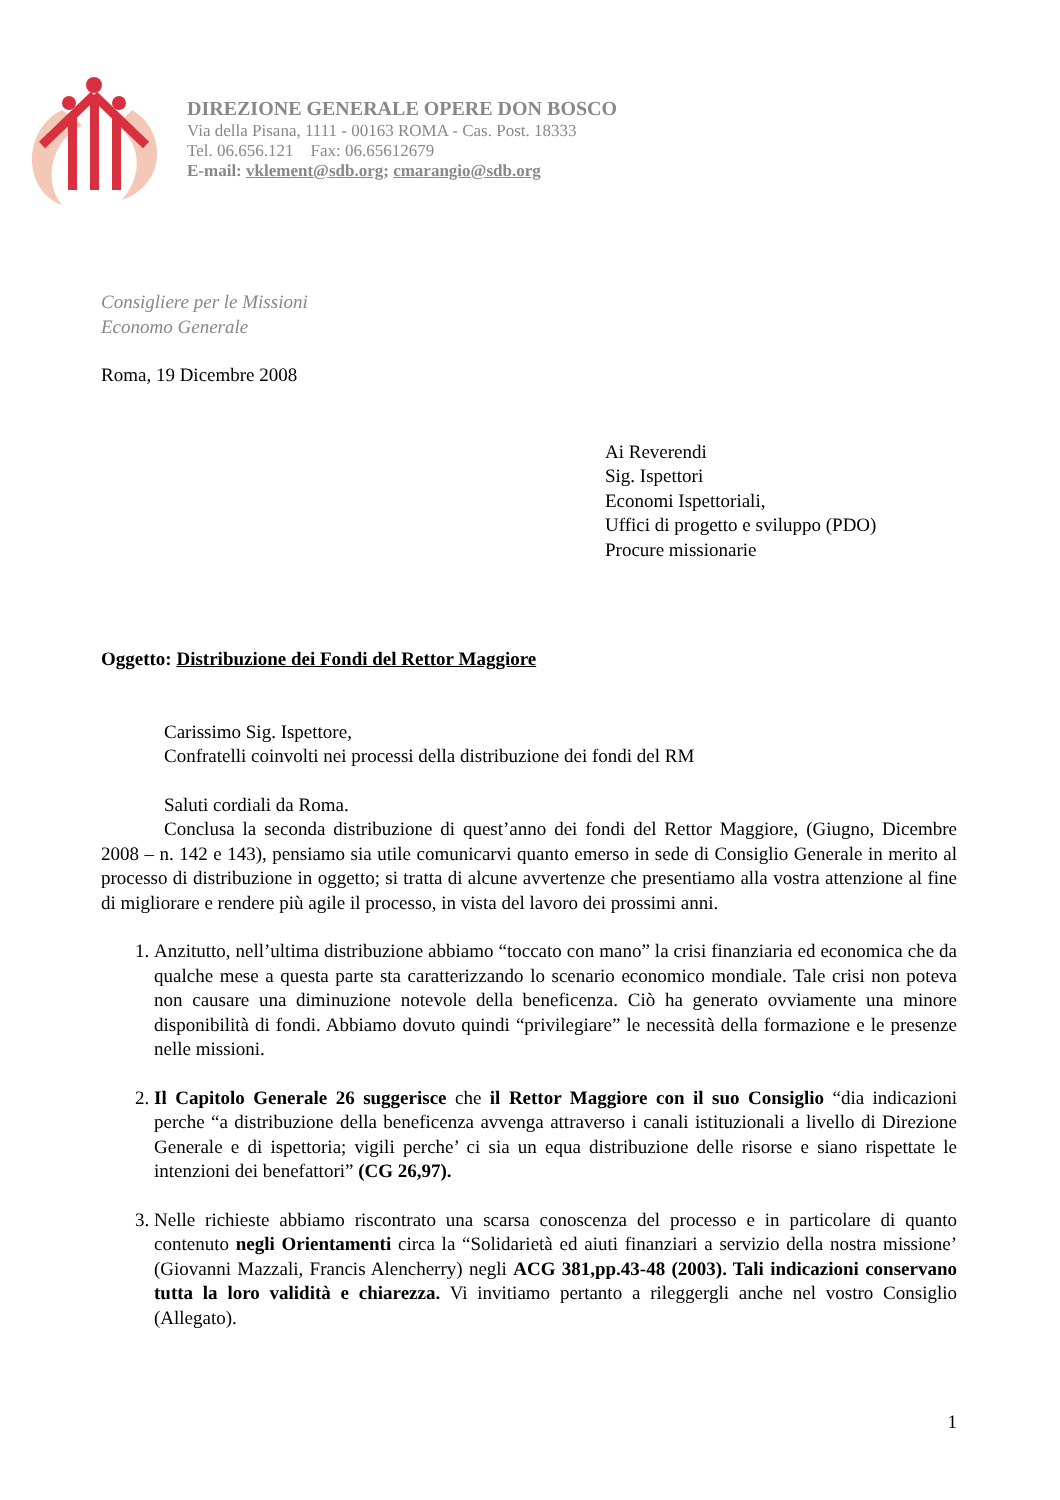DIREZIONE GENERALE OPERE DON BOSCO
Via della Pisana, 1111 - 00163 ROMA - Cas. Post. 18333
Tel. 06.656.121 Fax: 06.65612679
E-mail: vklement@sdb.org; cmarangio@sdb.org
Consigliere per le Missioni
Economo Generale
Roma, 19 Dicembre 2008
Ai Reverendi
Sig. Ispettori
Economi Ispettoriali,
Uffici di progetto e sviluppo (PDO)
Procure missionarie
Oggetto: Distribuzione dei Fondi del Rettor Maggiore
Carissimo Sig. Ispettore,
Confratelli coinvolti nei processi della distribuzione dei fondi del RM
Saluti cordiali da Roma.
Conclusa la seconda distribuzione di quest’anno dei fondi del Rettor Maggiore, (Giugno, Dicembre 2008 – n. 142 e 143), pensiamo sia utile comunicarvi quanto emerso in sede di Consiglio Generale in merito al processo di distribuzione in oggetto; si tratta di alcune avvertenze che presentiamo alla vostra attenzione al fine di migliorare e rendere più agile il processo, in vista del lavoro dei prossimi anni.
1. Anzitutto, nell’ultima distribuzione abbiamo “toccato con mano” la crisi finanziaria ed economica che da qualche mese a questa parte sta caratterizzando lo scenario economico mondiale. Tale crisi non poteva non causare una diminuzione notevole della beneficenza. Ciò ha generato ovviamente una minore disponibilità di fondi. Abbiamo dovuto quindi “privilegiare” le necessità della formazione e le presenze nelle missioni.
2. Il Capitolo Generale 26 suggerisce che il Rettor Maggiore con il suo Consiglio “dia indicazioni perche “a distribuzione della beneficenza avvenga attraverso i canali istituzionali a livello di Direzione Generale e di ispettoria; vigili perche’ ci sia un equa distribuzione delle risorse e siano rispettate le intenzioni dei benefattori” (CG 26,97).
3. Nelle richieste abbiamo riscontrato una scarsa conoscenza del processo e in particolare di quanto contenuto negli Orientamenti circa la “Solidarietà ed aiuti finanziari a servizio della nostra missione’ (Giovanni Mazzali, Francis Alencherry) negli ACG 381,pp.43-48 (2003). Tali indicazioni conservano tutta la loro validità e chiarezza. Vi invitiamo pertanto a rileggergli anche nel vostro Consiglio (Allegato).
1